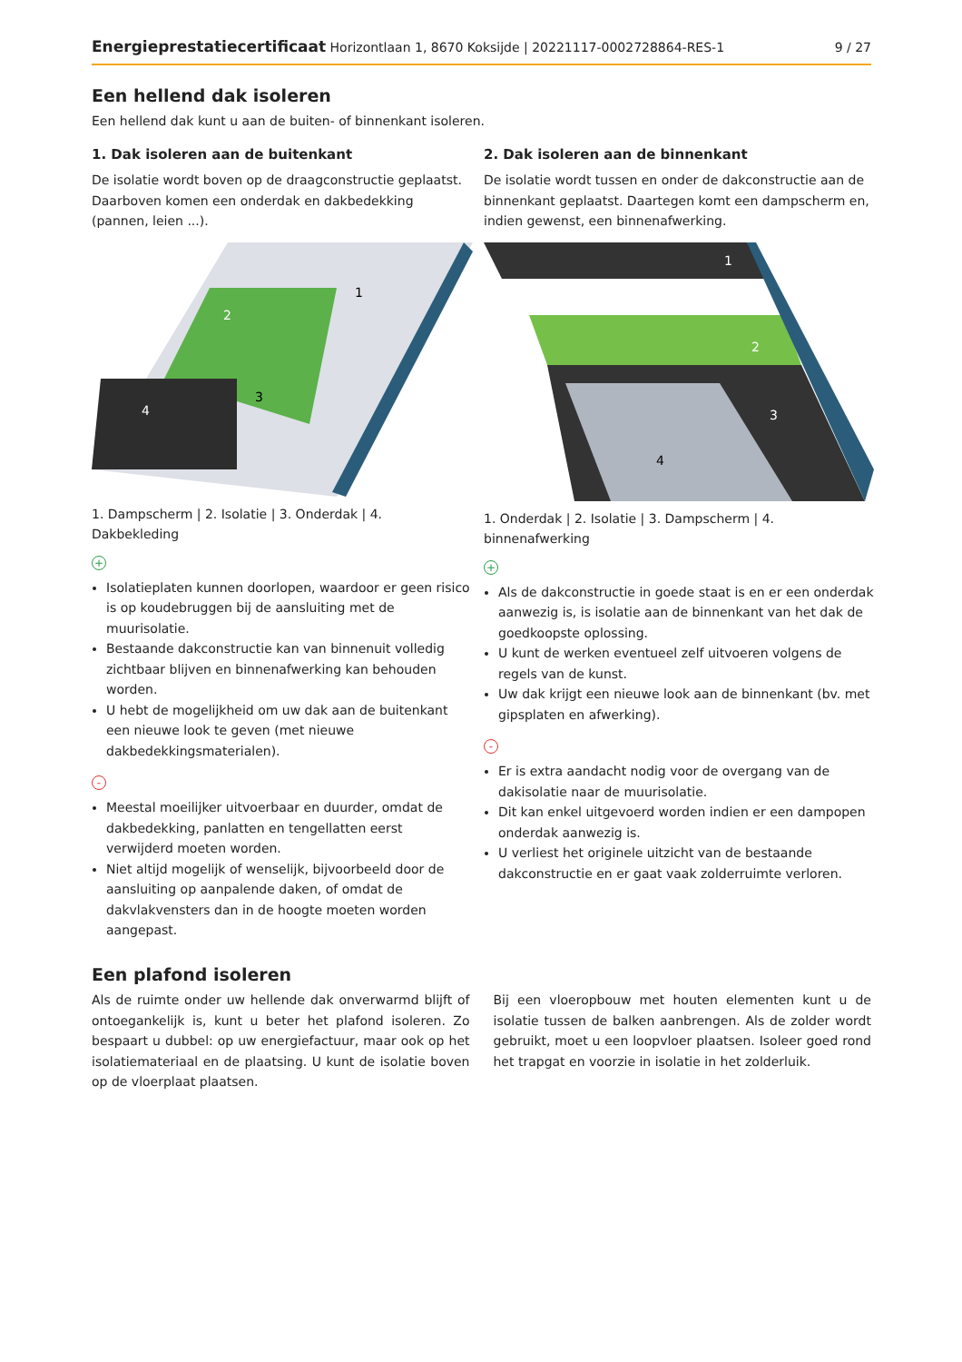Energieprestatiecertificaat Horizontlaan 1, 8670 Koksijde | 20221117-0002728864-RES-1 9 / 27
Een hellend dak isoleren
Een hellend dak kunt u aan de buiten- of binnenkant isoleren.
1. Dak isoleren aan de buitenkant
De isolatie wordt boven op de draagconstructie geplaatst. Daarboven komen een onderdak en dakbedekking (pannen, leien ...).
1
2
3
4
1. Dampscherm | 2. Isolatie | 3. Onderdak | 4. Dakbekleding
+
Isolatieplaten kunnen doorlopen, waardoor er geen risico is op koudebruggen bij de aansluiting met de muurisolatie.
Bestaande dakconstructie kan van binnenuit volledig zichtbaar blijven en binnenafwerking kan behouden worden.
U hebt de mogelijkheid om uw dak aan de buitenkant een nieuwe look te geven (met nieuwe dakbedekkingsmaterialen).
-
Meestal moeilijker uitvoerbaar en duurder, omdat de dakbedekking, panlatten en tengellatten eerst verwijderd moeten worden.
Niet altijd mogelijk of wenselijk, bijvoorbeeld door de aansluiting op aanpalende daken, of omdat de dakvlakvensters dan in de hoogte moeten worden aangepast.
2. Dak isoleren aan de binnenkant
De isolatie wordt tussen en onder de dakconstructie aan de binnenkant geplaatst. Daartegen komt een dampscherm en, indien gewenst, een binnenafwerking.
1
2
3
4
1. Onderdak | 2. Isolatie | 3. Dampscherm | 4. binnenafwerking
+
Als de dakconstructie in goede staat is en er een onderdak aanwezig is, is isolatie aan de binnenkant van het dak de goedkoopste oplossing.
U kunt de werken eventueel zelf uitvoeren volgens de regels van de kunst.
Uw dak krijgt een nieuwe look aan de binnenkant (bv. met gipsplaten en afwerking).
-
Er is extra aandacht nodig voor de overgang van de dakisolatie naar de muurisolatie.
Dit kan enkel uitgevoerd worden indien er een dampopen onderdak aanwezig is.
U verliest het originele uitzicht van de bestaande dakconstructie en er gaat vaak zolderruimte verloren.
Een plafond isoleren
Als de ruimte onder uw hellende dak onverwarmd blijft of ontoegankelijk is, kunt u beter het plafond isoleren. Zo bespaart u dubbel: op uw energiefactuur, maar ook op het isolatiemateriaal en de plaatsing. U kunt de isolatie boven op de vloerplaat plaatsen.
Bij een vloeropbouw met houten elementen kunt u de isolatie tussen de balken aanbrengen. Als de zolder wordt gebruikt, moet u een loopvloer plaatsen. Isoleer goed rond het trapgat en voorzie in isolatie in het zolderluik.